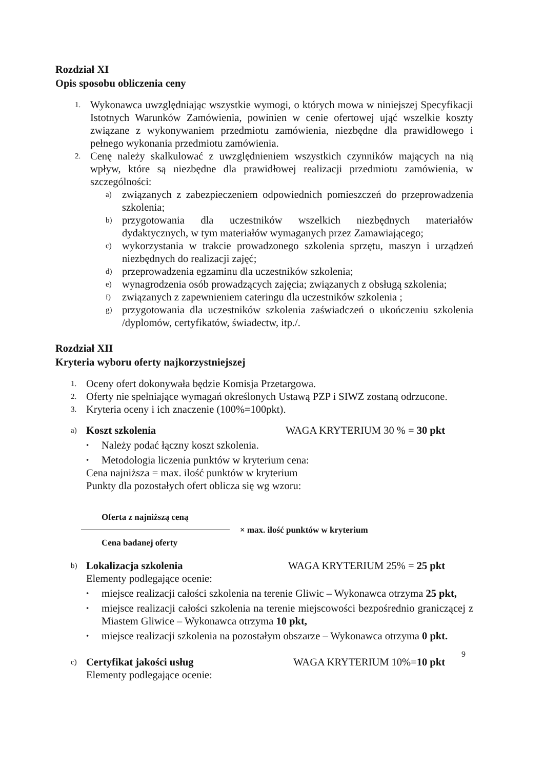Rozdział XI
Opis sposobu obliczenia ceny
1. Wykonawca uwzględniając wszystkie wymogi, o których mowa w niniejszej Specyfikacji Istotnych Warunków Zamówienia, powinien w cenie ofertowej ująć wszelkie koszty związane z wykonywaniem przedmiotu zamówienia, niezbędne dla prawidłowego i pełnego wykonania przedmiotu zamówienia.
2. Cenę należy skalkulować z uwzględnieniem wszystkich czynników mających na nią wpływ, które są niezbędne dla prawidłowej realizacji przedmiotu zamówienia, w szczególności:
a) związanych z zabezpieczeniem odpowiednich pomieszczeń do przeprowadzenia szkolenia;
b) przygotowania dla uczestników wszelkich niezbędnych materiałów dydaktycznych, w tym materiałów wymaganych przez Zamawiającego;
c) wykorzystania w trakcie prowadzonego szkolenia sprzętu, maszyn i urządzeń niezbędnych do realizacji zajęć;
d) przeprowadzenia egzaminu dla uczestników szkolenia;
e) wynagrodzenia osób prowadzących zajęcia; związanych z obsługą szkolenia;
f) związanych z zapewnieniem cateringu dla uczestników szkolenia ;
g) przygotowania dla uczestników szkolenia zaświadczeń o ukończeniu szkolenia /dyplomów, certyfikatów, świadectw, itp./.
Rozdział XII
Kryteria wyboru oferty najkorzystniejszej
1. Oceny ofert dokonywała będzie Komisja Przetargowa.
2. Oferty nie spełniające wymagań określonych Ustawą PZP i SIWZ zostaną odrzucone.
3. Kryteria oceny i ich znaczenie (100%=100pkt).
a)
Koszt szkolenia WAGA KRYTERIUM 30 % = 30 pkt
• Należy podać łączny koszt szkolenia.
• Metodologia liczenia punktów w kryterium cena:
Cena najniższa = max. ilość punktów w kryterium
Punkty dla pozostałych ofert oblicza się wg wzoru:
Oferta z najniższą ceną
× max. ilość punktów w kryterium
Cena badanej oferty
b)
Lokalizacja szkolenia WAGA KRYTERIUM 25% = 25 pkt
Elementy podlegające ocenie:
• miejsce realizacji całości szkolenia na terenie Gliwic – Wykonawca otrzyma 25 pkt,
• miejsce realizacji całości szkolenia na terenie miejscowości bezpośrednio graniczącej z Miastem Gliwice – Wykonawca otrzyma 10 pkt,
• miejsce realizacji szkolenia na pozostałym obszarze – Wykonawca otrzyma 0 pkt.
c)
Certyfikat jakości usług WAGA KRYTERIUM 10%=10 pkt
Elementy podlegające ocenie:
9